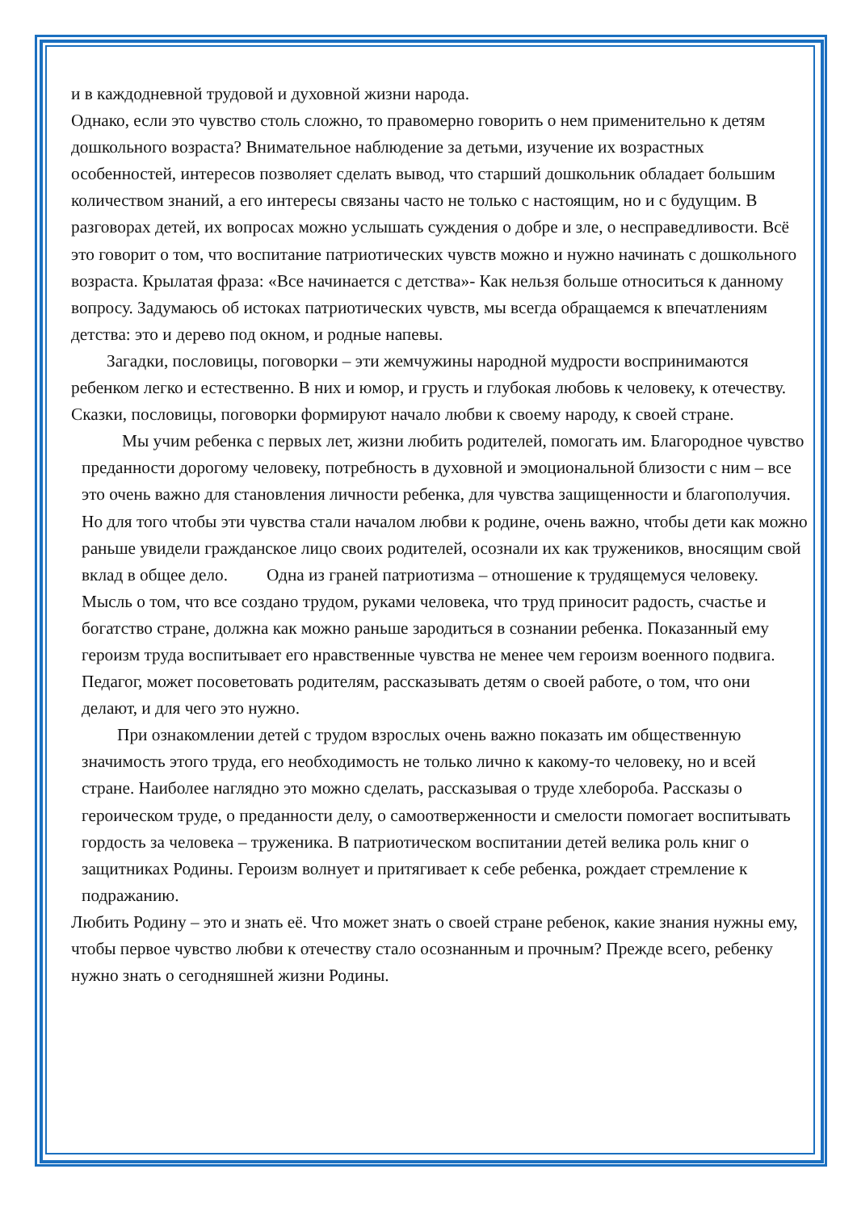и в каждодневной трудовой и духовной жизни народа.
Однако, если это чувство столь сложно, то правомерно говорить о нем применительно к детям дошкольного возраста? Внимательное наблюдение за детьми, изучение их возрастных особенностей, интересов позволяет сделать вывод, что старший дошкольник обладает большим количеством знаний, а его интересы связаны часто не только с настоящим, но и с будущим. В разговорах детей, их вопросах можно услышать суждения о добре и зле, о несправедливости. Всё это говорит о том, что воспитание патриотических чувств можно и нужно начинать с дошкольного возраста. Крылатая фраза: «Все начинается с детства»- Как нельзя больше относиться к данному вопросу. Задумаюсь об истоках патриотических чувств, мы всегда обращаемся к впечатлениям детства: это и дерево под окном, и родные напевы.
Загадки, пословицы, поговорки – эти жемчужины народной мудрости воспринимаются ребенком легко и естественно. В них и юмор, и грусть и глубокая любовь к человеку, к отечеству. Сказки, пословицы, поговорки формируют начало любви к своему народу, к своей стране.
Мы учим ребенка с первых лет, жизни любить родителей, помогать им. Благородное чувство преданности дорогому человеку, потребность в духовной и эмоциональной близости с ним – все это очень важно для становления личности ребенка, для чувства защищенности и благополучия. Но для того чтобы эти чувства стали началом любви к родине, очень важно, чтобы дети как можно раньше увидели гражданское лицо своих родителей, осознали их как тружеников, вносящим свой вклад в общее дело. Одна из граней патриотизма – отношение к трудящемуся человеку. Мысль о том, что все создано трудом, руками человека, что труд приносит радость, счастье и богатство стране, должна как можно раньше зародиться в сознании ребенка. Показанный ему героизм труда воспитывает его нравственные чувства не менее чем героизм военного подвига. Педагог, может посоветовать родителям, рассказывать детям о своей работе, о том, что они делают, и для чего это нужно.
При ознакомлении детей с трудом взрослых очень важно показать им общественную значимость этого труда, его необходимость не только лично к какому-то человеку, но и всей стране. Наиболее наглядно это можно сделать, рассказывая о труде хлебороба. Рассказы о героическом труде, о преданности делу, о самоотверженности и смелости помогает воспитывать гордость за человека – труженика. В патриотическом воспитании детей велика роль книг о защитниках Родины. Героизм волнует и притягивает к себе ребенка, рождает стремление к подражанию.
Любить Родину – это и знать её. Что может знать о своей стране ребенок, какие знания нужны ему, чтобы первое чувство любви к отечеству стало осознанным и прочным? Прежде всего, ребенку нужно знать о сегодняшней жизни Родины.